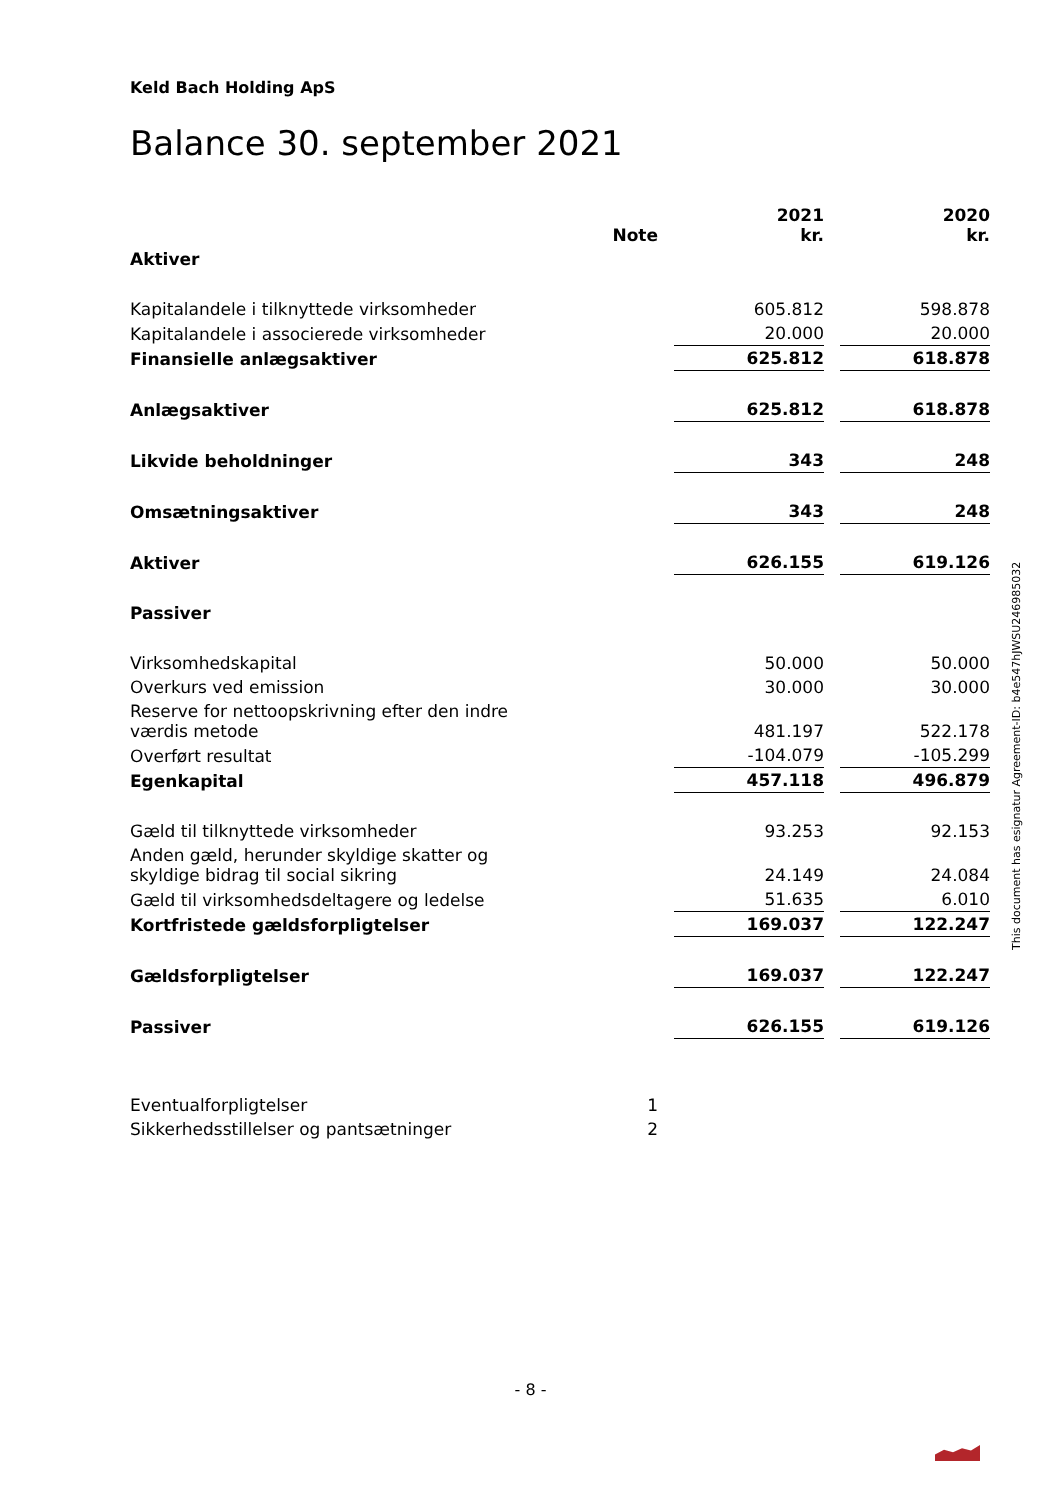Keld Bach Holding ApS
Balance 30. september 2021
| | Note | | 2021 kr. | | 2020 kr. |
| --- | --- | --- | --- | --- | --- |
| Aktiver | | | | | |
| Kapitalandele i tilknyttede virksomheder | | | 605.812 | | 598.878 |
| Kapitalandele i associerede virksomheder | | | 20.000 | | 20.000 |
| Finansielle anlægsaktiver | | | 625.812 | | 618.878 |
| Anlægsaktiver | | | 625.812 | | 618.878 |
| Likvide beholdninger | | | 343 | | 248 |
| Omsætningsaktiver | | | 343 | | 248 |
| Aktiver | | | 626.155 | | 619.126 |
| Passiver | | | | | |
| Virksomhedskapital | | | 50.000 | | 50.000 |
| Overkurs ved emission | | | 30.000 | | 30.000 |
| Reserve for nettoopskrivning efter den indre værdis metode | | | 481.197 | | 522.178 |
| Overført resultat | | | -104.079 | | -105.299 |
| Egenkapital | | | 457.118 | | 496.879 |
| Gæld til tilknyttede virksomheder | | | 93.253 | | 92.153 |
| Anden gæld, herunder skyldige skatter og skyldige bidrag til social sikring | | | 24.149 | | 24.084 |
| Gæld til virksomhedsdeltagere og ledelse | | | 51.635 | | 6.010 |
| Kortfristede gældsforpligtelser | | | 169.037 | | 122.247 |
| Gældsforpligtelser | | | 169.037 | | 122.247 |
| Passiver | | | 626.155 | | 619.126 |
| Eventualforpligtelser | 1 | | | | |
| Sikkerhedsstillelser og pantsætninger | 2 | | | | |
This document has esignatur Agreement-ID: b4e547hJWSU246985032
- 8 -